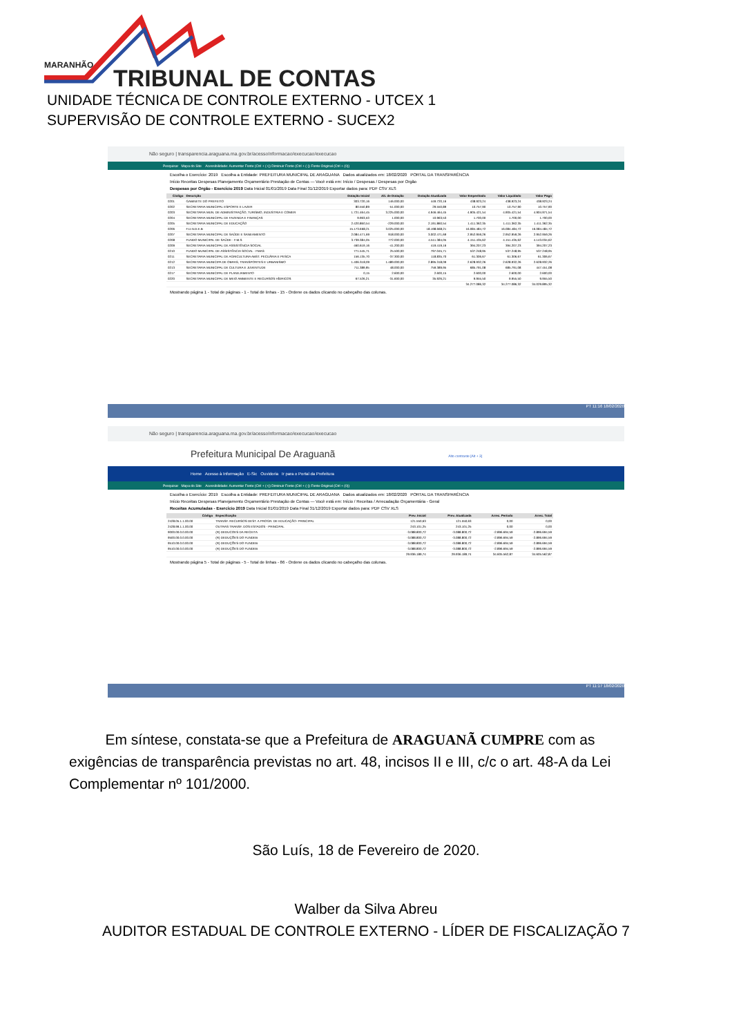MARANHÃO
TRIBUNAL DE CONTAS
UNIDADE TÉCNICA DE CONTROLE EXTERNO - UTCEX 1
SUPERVISÃO DE CONTROLE EXTERNO - SUCEX2
Não seguro | transparencia.araguana.ma.gov.br/acessoInformacao/execucao/execucao
Pesquisar Mapa do Site Acessibilidade: Aumentar Fonte (Ctrl + (+)) Diminuir Fonte (Ctrl + (-)) Fonte Original (Ctrl + (0))
Escolha o Exercício: 2019 Escolha a Entidade: PREFEITURA MUNICIPAL DE ARAGUANA Dados atualizados em: 18/02/2020 PORTAL DA TRANSPARÊNCIA
Início Receitas Despesas Planejamento Orçamentário Prestação de Contas — Você está em: Início / Despesas / Despesas por Orgão
Despesas por Orgão - Exercício 2019 Data Inicial 01/01/2019 Data Final 31/12/2019 Exportar dados para: PDF CSV XLS
| Código | Descrição | Dotação Inicial | Alt. de Dotação | Dotação Atualizada | Valor Empenhado | Valor Liquidado | Valor Pago |
| --- | --- | --- | --- | --- | --- | --- | --- |
| 0201 | GABINETE DO PREFEITO | 303.720,16 | 146.000,00 | 449.720,16 | 438.923,24 | 438.923,24 | 438.923,24 |
| 0202 | SECRETARIA MUNICIPAL ESPORTE E LAZER | 80.550,89 | -51.000,00 | 29.550,89 | 10.757,90 | 10.757,90 | 10.757,90 |
| 0203 | SECRETARIA MUN. DE ADMINISTRAÇÃO, TURISMO, INDUSTRIA E COMER | 1.721.464,45 | 3.225.000,00 | 4.946.464,45 | 4.905.421,54 | 4.905.421,54 | 4.904.971,54 |
| 0204 | SECRETARIA MUNICIPAL DE FAZENDA E FINANÇAS | 9.963,53 | 1.000,00 | 10.963,53 | 1.700,00 | 1.700,00 | 1.700,00 |
| 0205 | SECRETARIA MUNICIPAL DE EDUCAÇÃO | 2.420.860,54 | -229.000,00 | 2.191.860,54 | 1.411.362,35 | 1.411.362,35 | 1.411.362,35 |
| 0206 | F.U.N.D.E.B | 15.173.668,21 | 3.025.000,00 | 18.198.668,21 | 16.084.484,72 | 16.084.484,72 | 16.084.484,72 |
| 0207 | SECRETARIA MUNICIPAL DE SAÚDE E SANEAMENTO | 2.084.471,69 | 918.000,00 | 3.002.471,69 | 2.952.959,26 | 2.952.959,26 | 2.952.959,26 |
| 0208 | FUNDO MUNICIPAL DE SAÚDE - F.M.S | 3.739.384,05 | 772.000,00 | 4.511.384,05 | 4.151.435,62 | 4.151.435,62 | 4.143.034,62 |
| 0209 | SECRETARIA MUNICIPAL DE ASSISTÊNCIA SOCIAL | 460.619,16 | -41.200,00 | 419.419,16 | 394.207,23 | 394.207,23 | 394.207,23 |
| 0210 | FUNDO MUNICIPAL DE ASSISTÊNCIA SOCIAL - FMAS | 771.545,71 | 25.500,00 | 797.045,71 | 537.248,95 | 537.248,95 | 537.248,95 |
| 0211 | SECRETARIA MUNICIPAL DE AGRICULTURA ABST. PECUÁRIA E PESCA | 156.135,70 | -37.300,00 | 118.835,70 | 61.306,67 | 61.306,67 | 61.306,67 |
| 0212 | SECRETARIA MUNICIPA DE OBRAS, TRANSPORTES E URBANISMO | 1.406.318,09 | 1.489.000,00 | 2.895.318,09 | 2.628.932,26 | 2.628.932,26 | 2.628.932,26 |
| 0213 | SECRETARIA MUNICIPAL DE CULTURA E JUVENTUDE | 711.389,95 | 48.000,00 | 759.389,95 | 685.791,08 | 685.791,08 | 447.451,08 |
| 0217 | SECRETARIA MUNICIPAL DE PLANEJAMENTO | 0,15 | 2.600,00 | 2.600,15 | 2.600,00 | 2.600,00 | 2.600,00 |
| 0220 | SECRETARIA MUNICIPAL DE MEIO AMBIENTE E RECURSOS HÍDRICOS | 67.526,21 | -31.600,00 | 35.926,21 | 9.955,50 | 9.955,50 | 9.955,50 |
| | | | | | 34.277.086,32 | 34.277.086,32 | 34.029.895,32 |
Mostrando página 1 - Total de páginas - 1 - Total de linhas - 15 - Ordene os dados clicando no cabeçalho das colunas.
PT 11:16 18/02/2020
Não seguro | transparencia.araguana.ma.gov.br/acessoInformacao/execucao/execucao
Prefeitura Municipal De Araguanã Alto contraste [Alt + 3]
Home Acesso à Informação E-Sic Ouvidoria Ir para o Portal da Prefeitura
Pesquisar Mapa do Site Acessibilidade: Aumentar Fonte (Ctrl + (+)) Diminuir Fonte (Ctrl + (-)) Fonte Original (Ctrl + (0))
Escolha o Exercício: 2019 Escolha a Entidade: PREFEITURA MUNICIPAL DE ARAGUANA Dados atualizados em: 18/02/2020 PORTAL DA TRANSPARÊNCIA
Início Receitas Despesas Planejamento Orçamentário Prestação de Contas — Você está em: Início / Receitas / Arrecadação Orçamentária - Geral
Receitas Acumuladas - Exercício 2019 Data Inicial 01/01/2019 Data Final 31/12/2019 Exportar dados para: PDF CSV XLS
| Código | Especificação | Prev. Inicial | Prev. Atualizada | Arrec. Período | Arrec. Total |
| --- | --- | --- | --- | --- | --- |
| 2428.05.1.1.00.00 | TRANSF. RECURSOS DEST. A PROGR. DE EDUCAÇÃO- PRINCIPAL | 121.550,63 | 121.550,63 | 0,00 | 0,00 |
| 2428.99.1.1.00.00 | OUTRAS TRANSF. DOS ESTADOS - PRINCIPAL | 243.101,25 | 243.101,25 | 0,00 | 0,00 |
| 9000.00.0.0.00.00 | (R) DEDUCOES DA RECEITA | -3.088.800,72 | -3.088.800,72 | -2.896.694,59 | -2.896.694,59 |
| 9500.00.0.0.00.00 | (R) DEDUÇÕES DO FUNDEB | -3.088.800,72 | -3.088.800,72 | -2.896.694,59 | -2.896.694,59 |
| 9510.00.0.0.00.00 | (R) DEDUÇÕES DO FUNDEB | -3.088.800,72 | -3.088.800,72 | -2.896.694,59 | -2.896.694,59 |
| 9510.00.0.0.00.00 | (R) DEDUÇÕES DO FUNDEB | -3.088.800,72 | -3.088.800,72 | -2.896.694,59 | -2.896.694,59 |
| | | 29.936.189,74 | 29.936.189,74 | 34.605.562,87 | 34.605.562,87 |
Mostrando página 5 - Total de páginas - 5 - Total de linhas - 86 - Ordene os dados clicando no cabeçalho das colunas.
PT 11:17 18/02/2020
Em síntese, constata-se que a Prefeitura de ARAGUANÃ CUMPRE com as exigências de transparência previstas no art. 48, incisos II e III, c/c o art. 48-A da Lei Complementar nº 101/2000.
São Luís, 18 de Fevereiro de 2020.
Walber da Silva Abreu
AUDITOR ESTADUAL DE CONTROLE EXTERNO - LÍDER DE FISCALIZAÇÃO 7